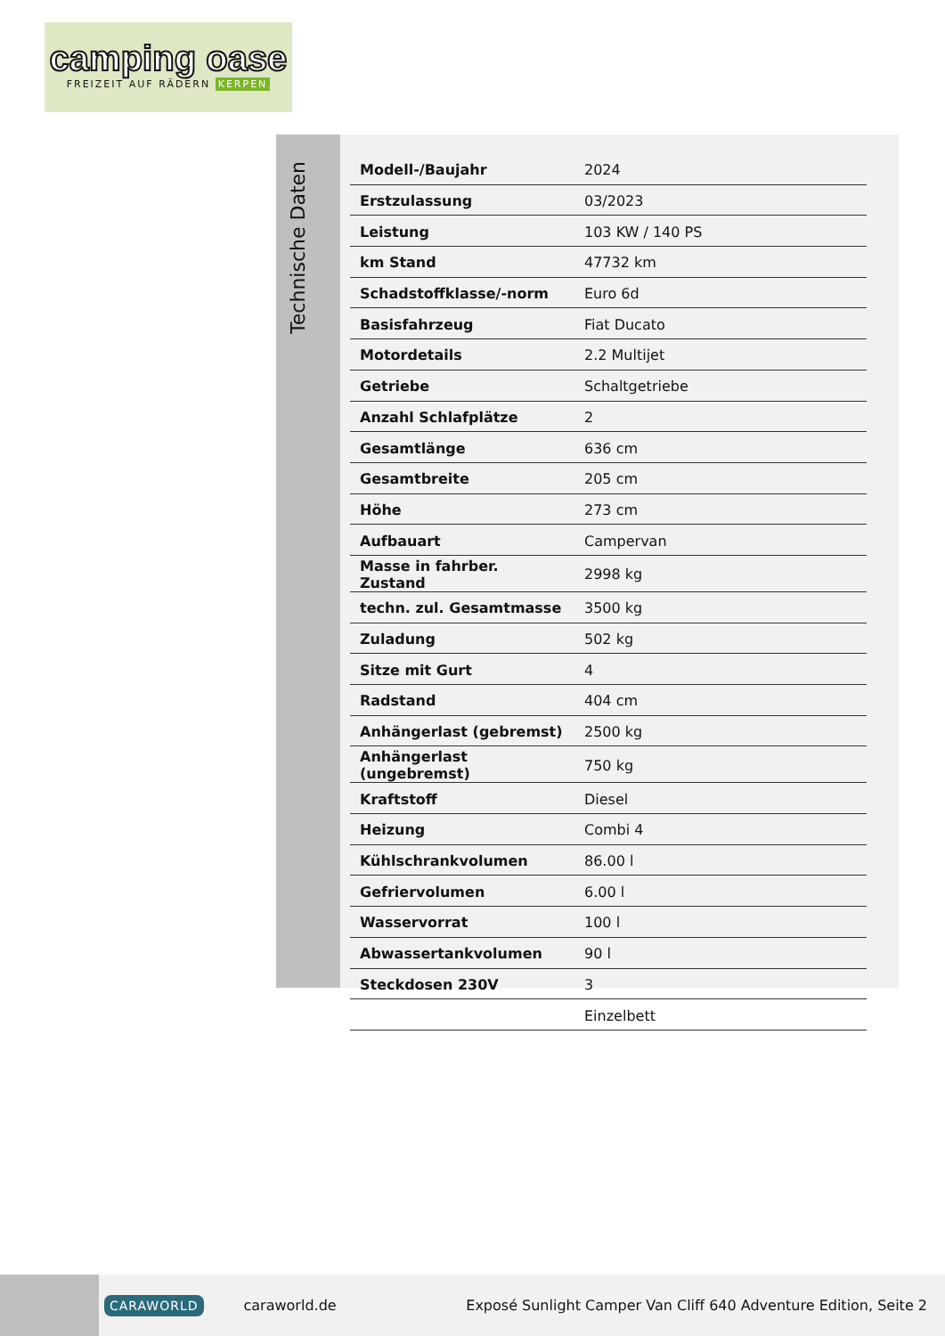camping oase
FREIZEIT AUF RÄDERN KERPEN
Technische Daten
| Modell-/Baujahr | 2024 |
| Erstzulassung | 03/2023 |
| Leistung | 103 KW / 140 PS |
| km Stand | 47732 km |
| Schadstoffklasse/-norm | Euro 6d |
| Basisfahrzeug | Fiat Ducato |
| Motordetails | 2.2 Multijet |
| Getriebe | Schaltgetriebe |
| Anzahl Schlafplätze | 2 |
| Gesamtlänge | 636 cm |
| Gesamtbreite | 205 cm |
| Höhe | 273 cm |
| Aufbauart | Campervan |
| Masse in fahrber. Zustand | 2998 kg |
| techn. zul. Gesamtmasse | 3500 kg |
| Zuladung | 502 kg |
| Sitze mit Gurt | 4 |
| Radstand | 404 cm |
| Anhängerlast (gebremst) | 2500 kg |
| Anhängerlast (ungebremst) | 750 kg |
| Kraftstoff | Diesel |
| Heizung | Combi 4 |
| Kühlschrankvolumen | 86.00 l |
| Gefriervolumen | 6.00 l |
| Wasservorrat | 100 l |
| Abwassertankvolumen | 90 l |
| Steckdosen 230V | 3 |
| | Einzelbett |
CARAWORLD caraworld.de Exposé Sunlight Camper Van Cliff 640 Adventure Edition, Seite 2